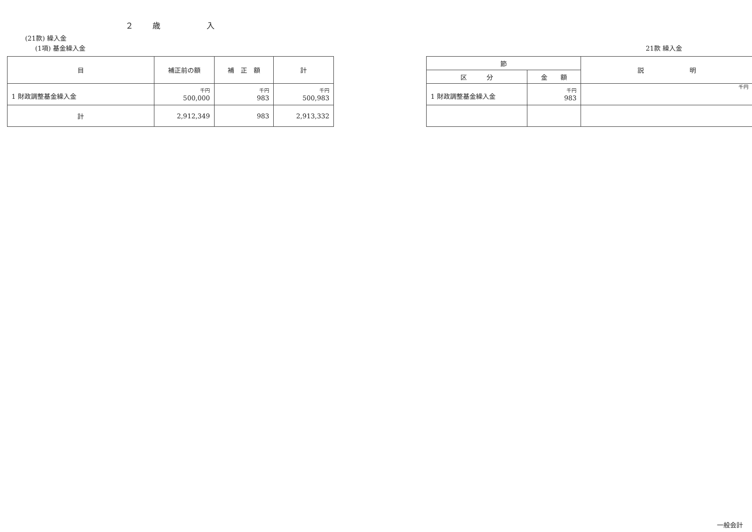２　　歳　　　　　入
(21款) 繰入金
(1項) 基金繰入金 21款 繰入金
| 目 | 補正前の額 | 補 正 額 | 計 |
| --- | --- | --- | --- |
| 1 財政調整基金繰入金 | 千円 500,000 | 千円 983 | 千円 500,983 |
| 計 | 2,912,349 | 983 | 2,913,332 |
| 節 | | 説 明 |
| --- | --- | --- |
| 区 分 | 金 額 | |
| 1 財政調整基金繰入金 | 千円 983 | 千円 |
一般会計